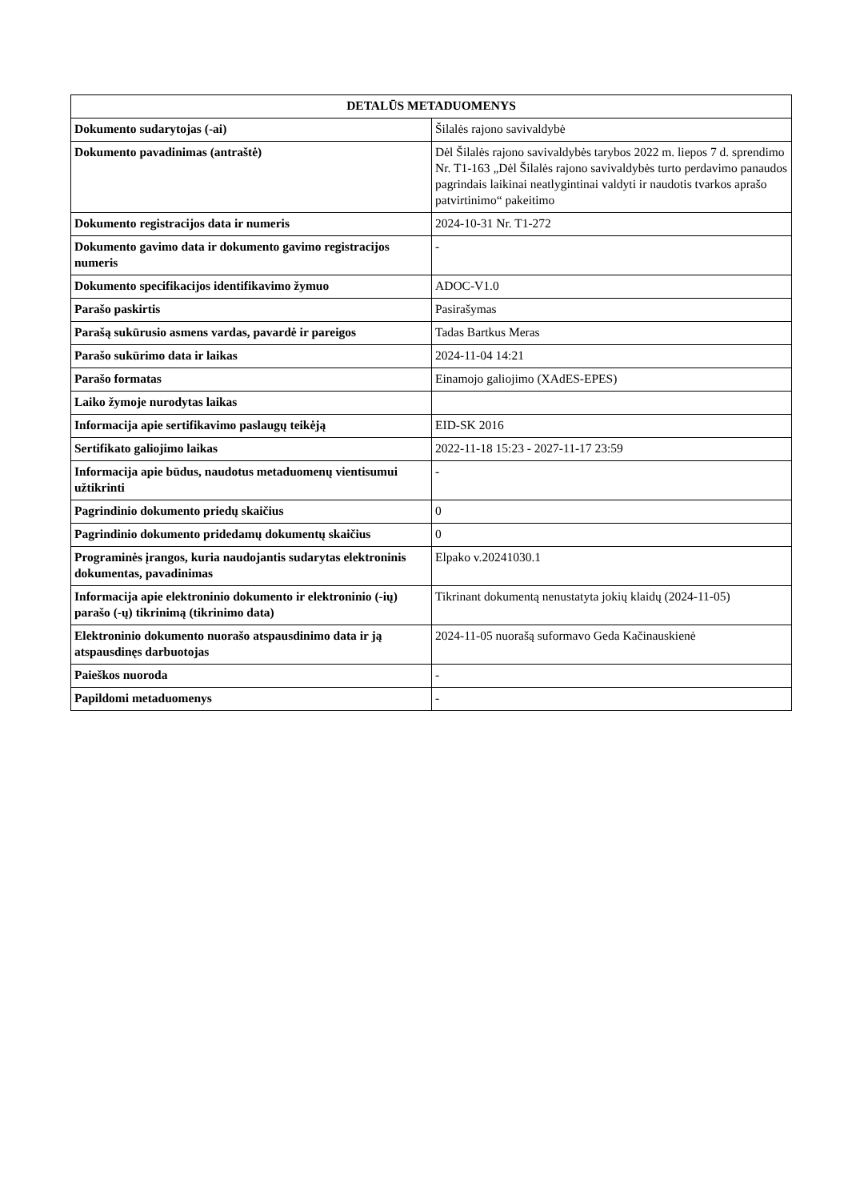| DETALŪS METADUOMENYS | |
| --- | --- |
| Dokumento sudarytojas (-ai) | Šilalės rajono savivaldybė |
| Dokumento pavadinimas (antraštė) | Dėl Šilalės rajono savivaldybės tarybos 2022 m. liepos 7 d. sprendimo Nr. T1-163 „Dėl Šilalės rajono savivaldybės turto perdavimo panaudos pagrindais laikinai neatlygintinai valdyti ir naudotis tvarkos aprašo patvirtinimo“ pakeitimo |
| Dokumento registracijos data ir numeris | 2024-10-31 Nr. T1-272 |
| Dokumento gavimo data ir dokumento gavimo registracijos numeris | - |
| Dokumento specifikacijos identifikavimo žymuo | ADOC-V1.0 |
| Parašo paskirtis | Pasirašymas |
| Parašą sukūrusio asmens vardas, pavardė ir pareigos | Tadas Bartkus Meras |
| Parašo sukūrimo data ir laikas | 2024-11-04 14:21 |
| Parašo formatas | Einamojo galiojimo (XAdES-EPES) |
| Laiko žymoje nurodytas laikas | |
| Informacija apie sertifikavimo paslaugų teikėją | EID-SK 2016 |
| Sertifikato galiojimo laikas | 2022-11-18 15:23 - 2027-11-17 23:59 |
| Informacija apie būdus, naudotus metaduomenų vientisumui užtikrinti | - |
| Pagrindinio dokumento priedų skaičius | 0 |
| Pagrindinio dokumento pridedamų dokumentų skaičius | 0 |
| Programinės įrangos, kuria naudojantis sudarytas elektroninis dokumentas, pavadinimas | Elpako v.20241030.1 |
| Informacija apie elektroninio dokumento ir elektroninio (-ių) parašo (-ų) tikrinimą (tikrinimo data) | Tikrinant dokumentą nenustatyta jokių klaidų (2024-11-05) |
| Elektroninio dokumento nuorašo atspausdinimo data ir ją atspausdinęs darbuotojas | 2024-11-05 nuorašą suformavo Geda Kačinauskienė |
| Paieškos nuoroda | - |
| Papildomi metaduomenys | - |